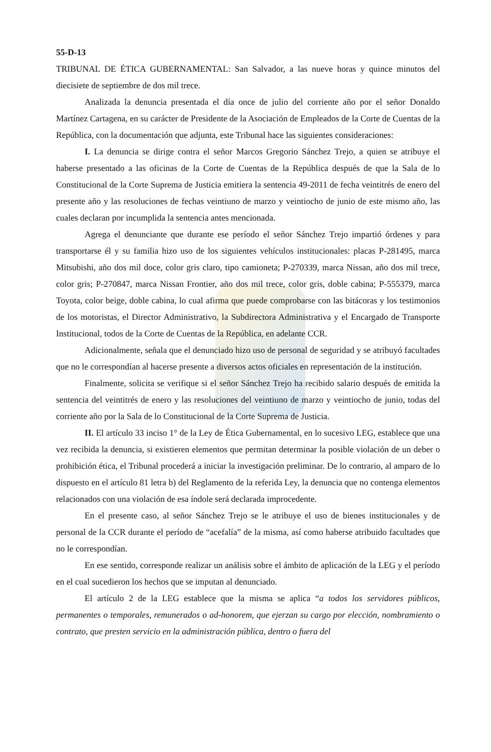55-D-13
TRIBUNAL DE ÉTICA GUBERNAMENTAL: San Salvador, a las nueve horas y quince minutos del diecisiete de septiembre de dos mil trece.
Analizada la denuncia presentada el día once de julio del corriente año por el señor Donaldo Martínez Cartagena, en su carácter de Presidente de la Asociación de Empleados de la Corte de Cuentas de la República, con la documentación que adjunta, este Tribunal hace las siguientes consideraciones:
I. La denuncia se dirige contra el señor Marcos Gregorio Sánchez Trejo, a quien se atribuye el haberse presentado a las oficinas de la Corte de Cuentas de la República después de que la Sala de lo Constitucional de la Corte Suprema de Justicia emitiera la sentencia 49-2011 de fecha veintitrés de enero del presente año y las resoluciones de fechas veintiuno de marzo y veintiocho de junio de este mismo año, las cuales declaran por incumplida la sentencia antes mencionada.
Agrega el denunciante que durante ese período el señor Sánchez Trejo impartió órdenes y para transportarse él y su familia hizo uso de los siguientes vehículos institucionales: placas P-281495, marca Mitsubishi, año dos mil doce, color gris claro, tipo camioneta; P-270339, marca Nissan, año dos mil trece, color gris; P-270847, marca Nissan Frontier, año dos mil trece, color gris, doble cabina; P-555379, marca Toyota, color beige, doble cabina, lo cual afirma que puede comprobarse con las bitácoras y los testimonios de los motoristas, el Director Administrativo, la Subdirectora Administrativa y el Encargado de Transporte Institucional, todos de la Corte de Cuentas de la República, en adelante CCR.
Adicionalmente, señala que el denunciado hizo uso de personal de seguridad y se atribuyó facultades que no le correspondían al hacerse presente a diversos actos oficiales en representación de la institución.
Finalmente, solicita se verifique si el señor Sánchez Trejo ha recibido salario después de emitida la sentencia del veintitrés de enero y las resoluciones del veintiuno de marzo y veintiocho de junio, todas del corriente año por la Sala de lo Constitucional de la Corte Suprema de Justicia.
II. El artículo 33 inciso 1° de la Ley de Ética Gubernamental, en lo sucesivo LEG, establece que una vez recibida la denuncia, si existieren elementos que permitan determinar la posible violación de un deber o prohibición ética, el Tribunal procederá a iniciar la investigación preliminar. De lo contrario, al amparo de lo dispuesto en el artículo 81 letra b) del Reglamento de la referida Ley, la denuncia que no contenga elementos relacionados con una violación de esa índole será declarada improcedente.
En el presente caso, al señor Sánchez Trejo se le atribuye el uso de bienes institucionales y de personal de la CCR durante el período de “acefalía” de la misma, así como haberse atribuido facultades que no le correspondían.
En ese sentido, corresponde realizar un análisis sobre el ámbito de aplicación de la LEG y el período en el cual sucedieron los hechos que se imputan al denunciado.
El artículo 2 de la LEG establece que la misma se aplica “a todos los servidores públicos, permanentes o temporales, remunerados o ad-honorem, que ejerzan su cargo por elección, nombramiento o contrato, que presten servicio en la administración pública, dentro o fuera del